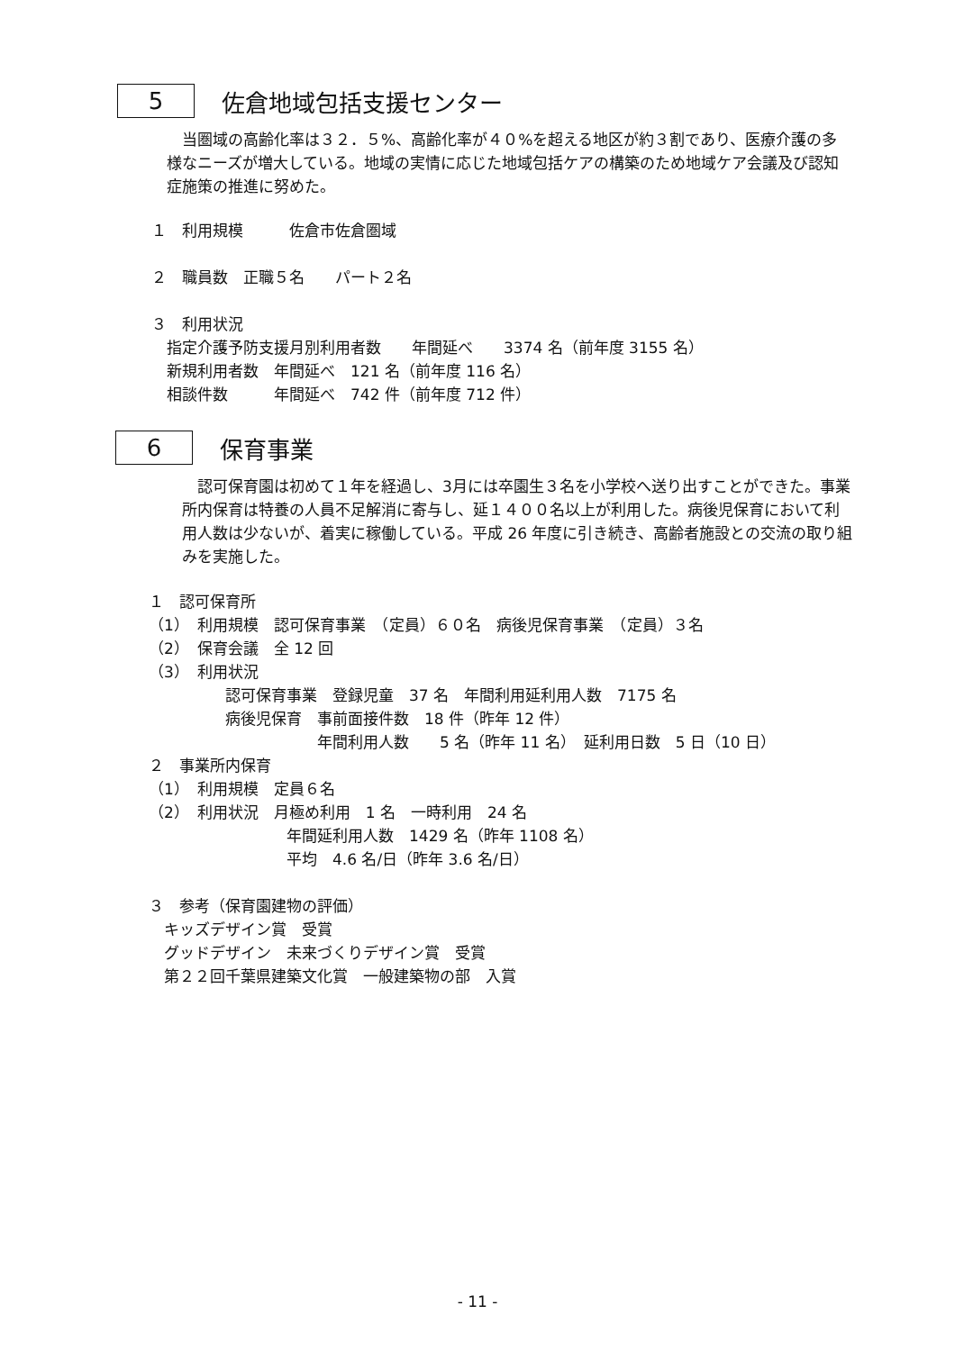5
佐倉地域包括支援センター
　当圏域の高齢化率は３２．５%、高齢化率が４０%を超える地区が約３割であり、医療介護の多様なニーズが増大している。地域の実情に応じた地域包括ケアの構築のため地域ケア会議及び認知症施策の推進に努めた。
１　利用規模　　　佐倉市佐倉圏域
２　職員数　正職５名　　パート２名
３　利用状況
　指定介護予防支援月別利用者数　　年間延べ　　3374 名（前年度 3155 名）
　新規利用者数　年間延べ　121 名（前年度 116 名）
　相談件数　　　年間延べ　742 件（前年度 712 件）
6
保育事業
　認可保育園は初めて１年を経過し、3月には卒園生３名を小学校へ送り出すことができた。事業所内保育は特養の人員不足解消に寄与し、延１４００名以上が利用した。病後児保育において利用人数は少ないが、着実に稼働している。平成 26 年度に引き続き、高齢者施設との交流の取り組みを実施した。
１　認可保育所
（1）　利用規模　認可保育事業　（定員）６０名　病後児保育事業　（定員）３名
（2）　保育会議　全 12 回
（3）　利用状況
　　　　　認可保育事業　登録児童　37 名　年間利用延利用人数　7175 名
　　　　　病後児保育　事前面接件数　18 件（昨年 12 件）
　　　　　　　　　　　年間利用人数　　5 名（昨年 11 名）　延利用日数　5 日（10 日）
２　事業所内保育
（1）　利用規模　定員６名
（2）　利用状況　月極め利用　1 名　一時利用　24 名
　　　　　　　　　年間延利用人数　1429 名（昨年 1108 名）
　　　　　　　　　平均　4.6 名/日（昨年 3.6 名/日）
３　参考（保育園建物の評価）
　キッズデザイン賞　受賞
　グッドデザイン　未来づくりデザイン賞　受賞
　第２２回千葉県建築文化賞　一般建築物の部　入賞
- 11 -